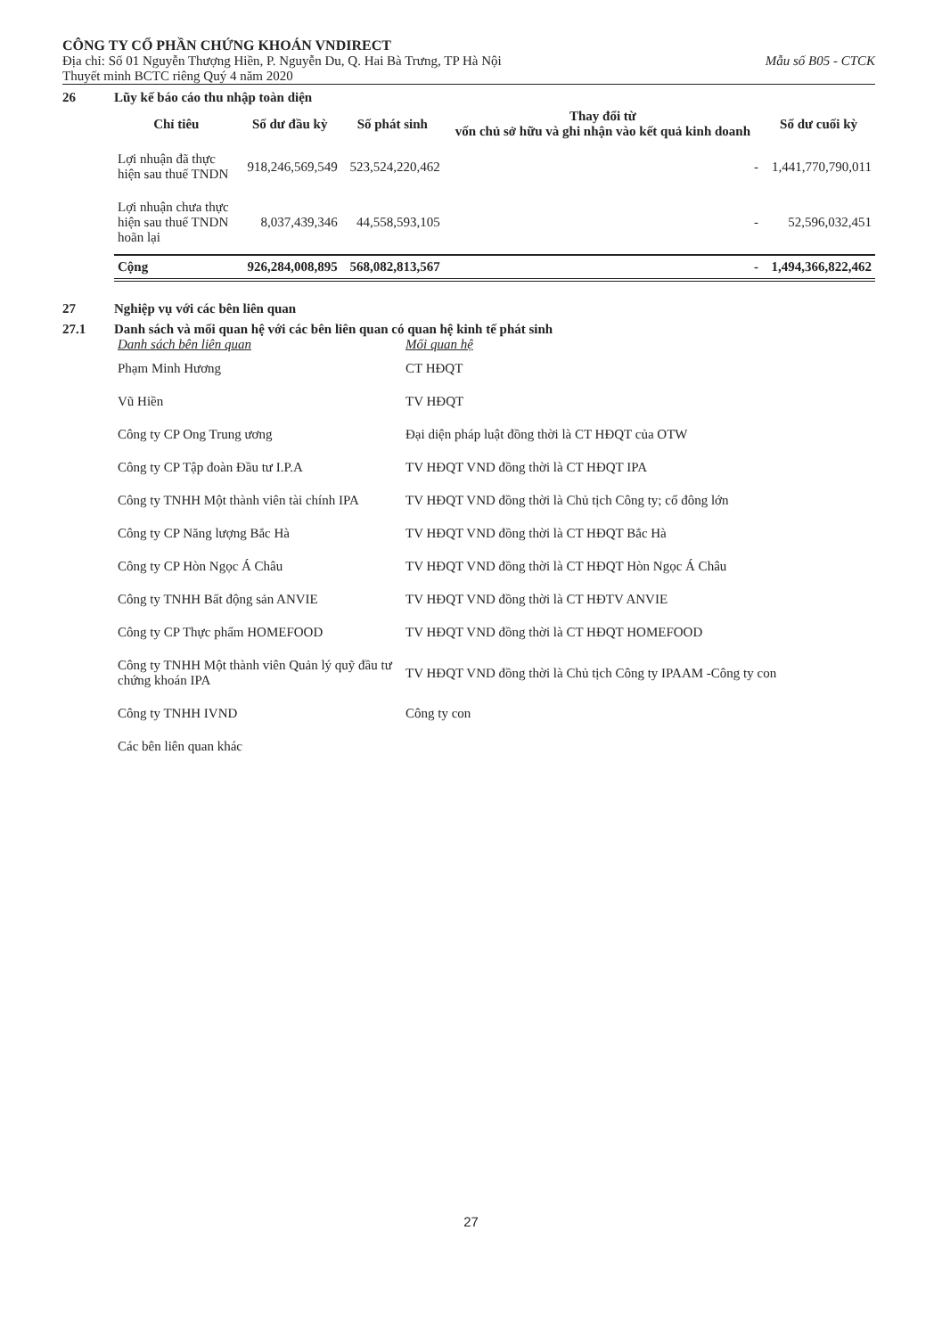CÔNG TY CỔ PHẦN CHỨNG KHOÁN VNDIRECT
Địa chỉ: Số 01 Nguyễn Thượng Hiền, P. Nguyễn Du, Q. Hai Bà Trưng, TP Hà Nội Mẫu số B05 - CTCK
Thuyết minh BCTC riêng Quý 4 năm 2020
26 Lũy kế báo cáo thu nhập toàn diện
| Chỉ tiêu | Số dư đầu kỳ | Số phát sinh | Thay đổi từ vốn chủ sở hữu và ghi nhận vào kết quả kinh doanh | Số dư cuối kỳ |
| --- | --- | --- | --- | --- |
| Lợi nhuận đã thực hiện sau thuế TNDN | 918,246,569,549 | 523,524,220,462 | - | 1,441,770,790,011 |
| Lợi nhuận chưa thực hiện sau thuế TNDN hoãn lại | 8,037,439,346 | 44,558,593,105 | - | 52,596,032,451 |
| Cộng | 926,284,008,895 | 568,082,813,567 | - | 1,494,366,822,462 |
27 Nghiệp vụ với các bên liên quan
27.1 Danh sách và mối quan hệ với các bên liên quan có quan hệ kinh tế phát sinh
| Danh sách bên liên quan | Mối quan hệ |
| Phạm Minh Hương | CT HĐQT |
| Vũ Hiền | TV HĐQT |
| Công ty CP Ong Trung ương | Đại diện pháp luật đồng thời là CT HĐQT của OTW |
| Công ty CP Tập đoàn Đầu tư I.P.A | TV HĐQT VND đồng thời là CT HĐQT IPA |
| Công ty TNHH Một thành viên tài chính IPA | TV HĐQT VND đồng thời là Chủ tịch Công ty; cổ đông lớn |
| Công ty CP Năng lượng Bắc Hà | TV HĐQT VND đồng thời là CT HĐQT Bắc Hà |
| Công ty CP Hòn Ngọc Á Châu | TV HĐQT VND đồng thời là CT HĐQT Hòn Ngọc Á Châu |
| Công ty TNHH Bất động sản ANVIE | TV HĐQT VND đồng thời là CT HĐTV ANVIE |
| Công ty CP Thực phẩm HOMEFOOD | TV HĐQT VND đồng thời là CT HĐQT HOMEFOOD |
| Công ty TNHH Một thành viên Quản lý quỹ đầu tư chứng khoán IPA | TV HĐQT VND đồng thời là Chủ tịch Công ty IPAAM -Công ty con |
| Công ty TNHH IVND | Công ty con |
| Các bên liên quan khác | |
27